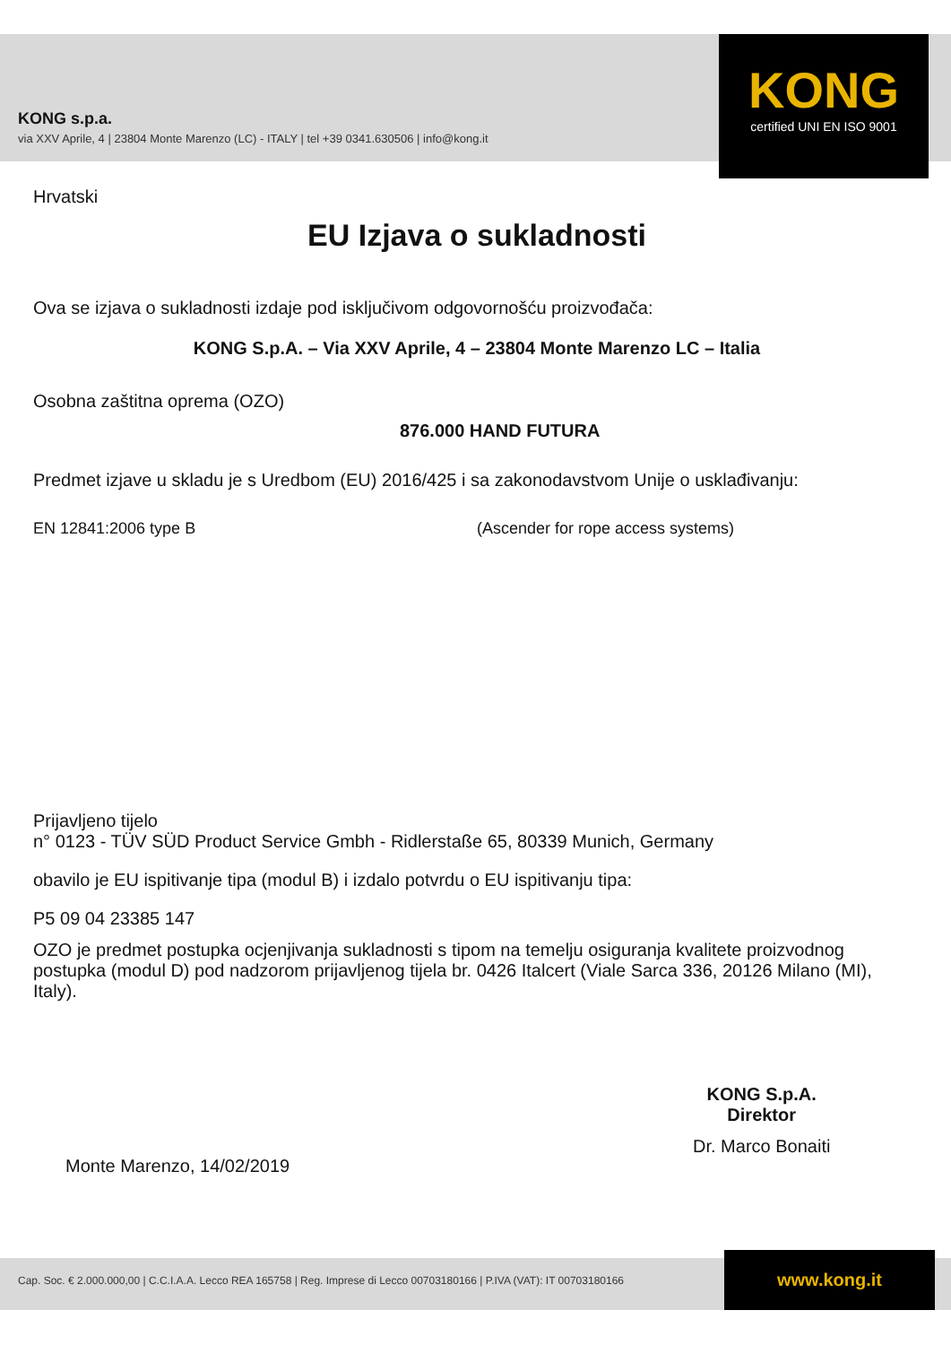KONG s.p.a.
via XXV Aprile, 4 | 23804 Monte Marenzo (LC) - ITALY | tel +39 0341.630506 | info@kong.it
KONG
certified UNI EN ISO 9001
Hrvatski
EU Izjava o sukladnosti
Ova se izjava o sukladnosti izdaje pod isključivom odgovornošću proizvođača:
KONG S.p.A. – Via XXV Aprile, 4 – 23804 Monte Marenzo LC – Italia
Osobna zaštitna oprema (OZO)
876.000 HAND FUTURA
Predmet izjave u skladu je s Uredbom (EU) 2016/425 i sa zakonodavstvom Unije o usklađivanju:
EN 12841:2006 type B (Ascender for rope access systems)
Prijavljeno tijelo
n° 0123 - TÜV SÜD Product Service Gmbh - Ridlerstaße 65, 80339 Munich, Germany
obavilo je EU ispitivanje tipa (modul B) i izdalo potvrdu o EU ispitivanju tipa:
P5 09 04 23385 147
OZO je predmet postupka ocjenjivanja sukladnosti s tipom na temelju osiguranja kvalitete proizvodnog postupka (modul D) pod nadzorom prijavljenog tijela br. 0426 Italcert (Viale Sarca 336, 20126 Milano (MI), Italy).
Monte Marenzo, 14/02/2019
KONG S.p.A.
Direktor
Dr. Marco Bonaiti
Cap. Soc. € 2.000.000,00 | C.C.I.A.A. Lecco REA 165758 | Reg. Imprese di Lecco 00703180166 | P.IVA (VAT): IT 00703180166
www.kong.it